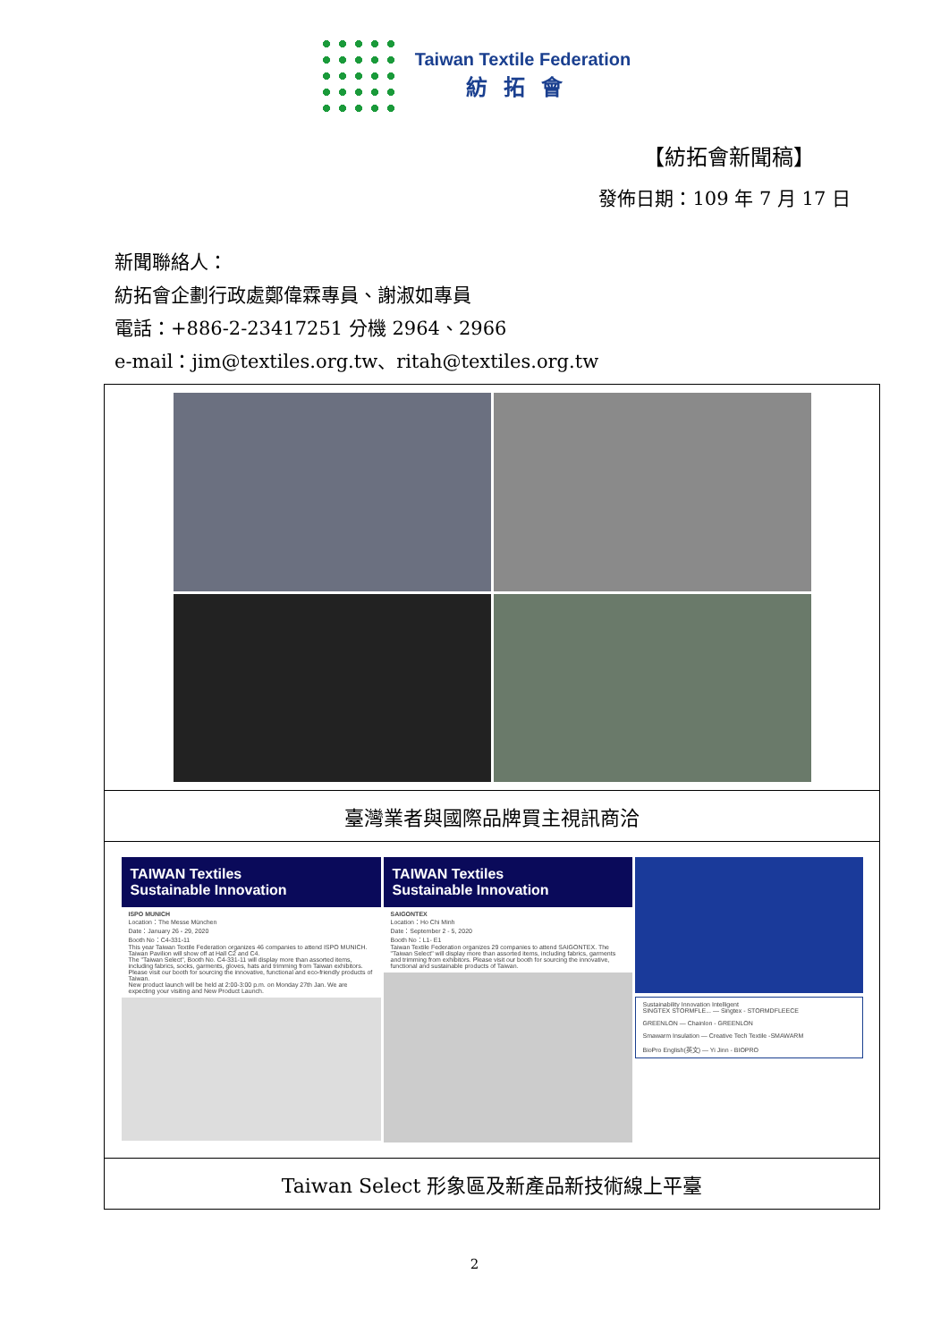Taiwan Textile Federation
紡拓會
【紡拓會新聞稿】
發佈日期：109 年 7 月 17 日
新聞聯絡人：
紡拓會企劃行政處鄭偉霖專員、謝淑如專員
電話：+886-2-23417251 分機 2964、2966
e-mail：jim@textiles.org.tw、ritah@textiles.org.tw
| 臺灣業者與國際品牌買主視訊商洽 |
| TAIWAN Textiles Sustainable Innovation ISPO MUNICH Location：The Messe München Date：January 26 - 29, 2020 Booth No：C4-331-11 This year Taiwan Textile Federation organizes 46 companies to attend ISPO MUNICH. Taiwan Pavilion will show off at Hall C2 and C4. The "Taiwan Select", Booth No. C4-331-11 will display more than assorted items, including fabrics, socks, garments, gloves, hats and trimming from Taiwan exhibitors. Please visit our booth for sourcing the innovative, functional and eco-friendly products of Taiwan. New product launch will be held at 2:00-3:00 p.m. on Monday 27th Jan. We are expecting your visiting and New Product Launch. TAIWAN Textiles Sustainable Innovation SAIGONTEX Location：Ho Chi Minh Date：September 2 - 5, 2020 Booth No：L1- E1 Taiwan Textile Federation organizes 29 companies to attend SAIGONTEX. The "Taiwan Select" will display more than assorted items, including fabrics, garments and trimming from exhibitors. Please visit our booth for sourcing the innovative, functional and sustainable products of Taiwan. Sustainability Innovation Intelligent SINGTEX STORMFLE... — Singtex - STORMDFLEECE GREENLON — Chainlon - GREENLON Smawarm Insulation — Creative Tech Textile -SMAWARM BioPro English(英文) — Yi Jinn - BIOPRO |
| Taiwan Select 形象區及新產品新技術線上平臺 |
2